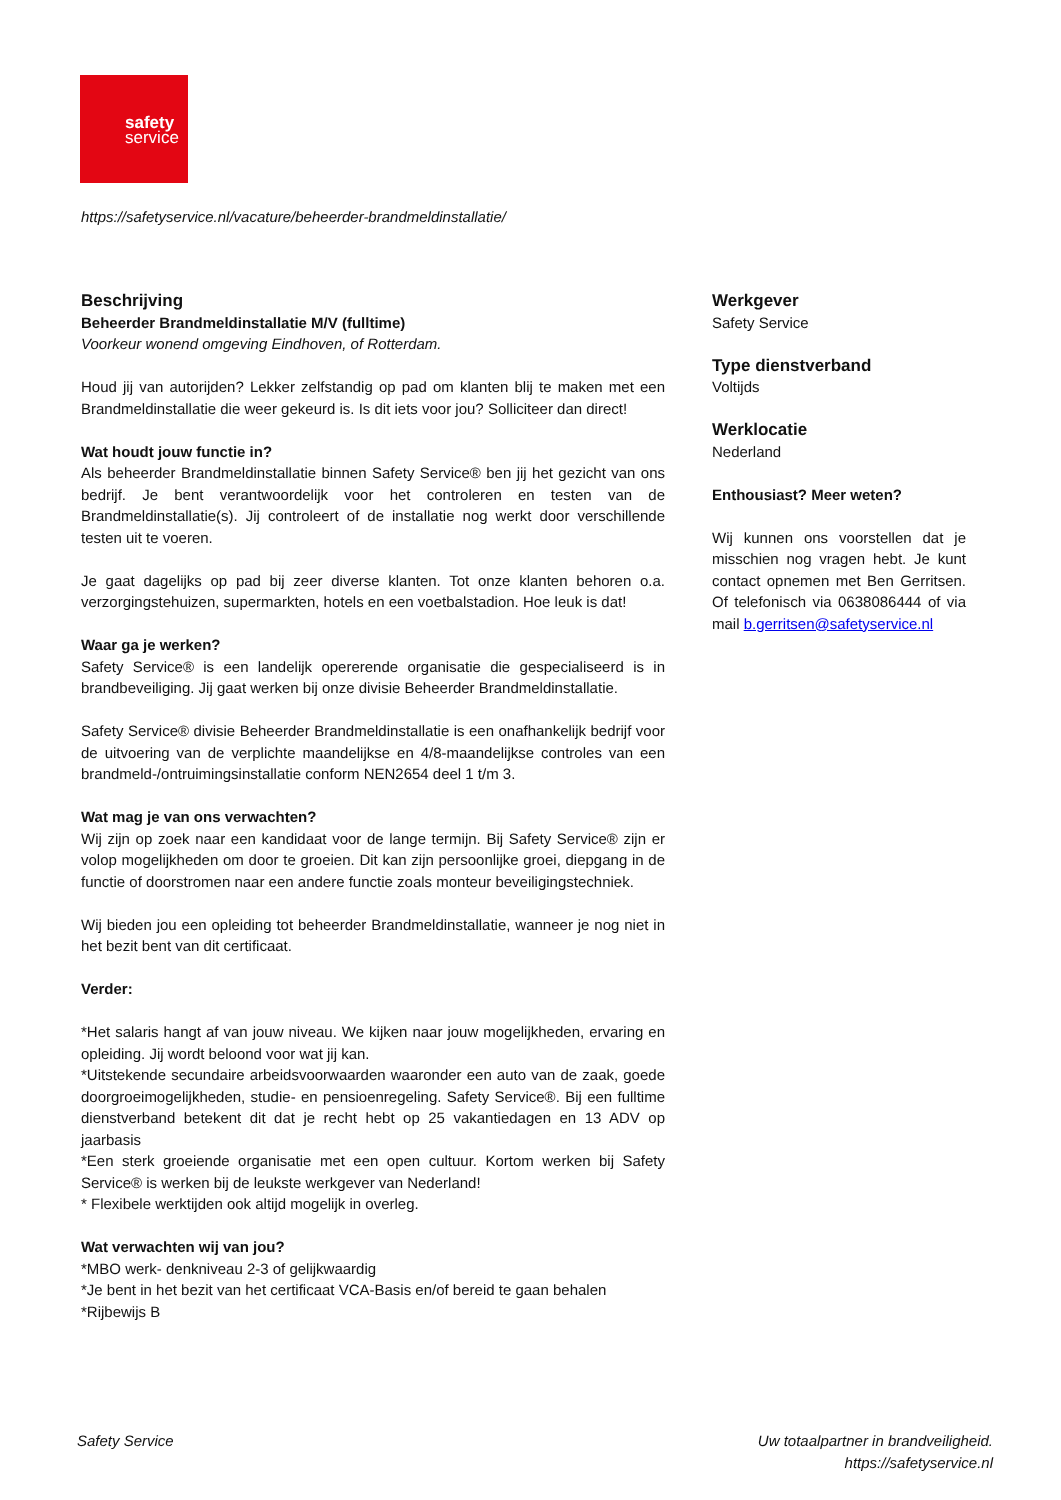safety
service
https://safetyservice.nl/vacature/beheerder-brandmeldinstallatie/
Beschrijving
Beheerder Brandmeldinstallatie M/V (fulltime)
Voorkeur wonend omgeving Eindhoven, of Rotterdam.
Houd jij van autorijden? Lekker zelfstandig op pad om klanten blij te maken met een Brandmeldinstallatie die weer gekeurd is. Is dit iets voor jou? Solliciteer dan direct!
Wat houdt jouw functie in?
Als beheerder Brandmeldinstallatie binnen Safety Service® ben jij het gezicht van ons bedrijf. Je bent verantwoordelijk voor het controleren en testen van de Brandmeldinstallatie(s). Jij controleert of de installatie nog werkt door verschillende testen uit te voeren.
Je gaat dagelijks op pad bij zeer diverse klanten. Tot onze klanten behoren o.a. verzorgingstehuizen, supermarkten, hotels en een voetbalstadion. Hoe leuk is dat!
Waar ga je werken?
Safety Service® is een landelijk opererende organisatie die gespecialiseerd is in brandbeveiliging. Jij gaat werken bij onze divisie Beheerder Brandmeldinstallatie.
Safety Service® divisie Beheerder Brandmeldinstallatie is een onafhankelijk bedrijf voor de uitvoering van de verplichte maandelijkse en 4/8-maandelijkse controles van een brandmeld-/ontruimingsinstallatie conform NEN2654 deel 1 t/m 3.
Wat mag je van ons verwachten?
Wij zijn op zoek naar een kandidaat voor de lange termijn. Bij Safety Service® zijn er volop mogelijkheden om door te groeien. Dit kan zijn persoonlijke groei, diepgang in de functie of doorstromen naar een andere functie zoals monteur beveiligingstechniek.
Wij bieden jou een opleiding tot beheerder Brandmeldinstallatie, wanneer je nog niet in het bezit bent van dit certificaat.
Verder:
*Het salaris hangt af van jouw niveau. We kijken naar jouw mogelijkheden, ervaring en opleiding. Jij wordt beloond voor wat jij kan.
*Uitstekende secundaire arbeidsvoorwaarden waaronder een auto van de zaak, goede doorgroeimogelijkheden, studie- en pensioenregeling. Safety Service®. Bij een fulltime dienstverband betekent dit dat je recht hebt op 25 vakantiedagen en 13 ADV op jaarbasis
*Een sterk groeiende organisatie met een open cultuur. Kortom werken bij Safety Service® is werken bij de leukste werkgever van Nederland!
* Flexibele werktijden ook altijd mogelijk in overleg.
Wat verwachten wij van jou?
*MBO werk- denkniveau 2-3 of gelijkwaardig
*Je bent in het bezit van het certificaat VCA-Basis en/of bereid te gaan behalen
*Rijbewijs B
Werkgever
Safety Service
Type dienstverband
Voltijds
Werklocatie
Nederland
Enthousiast? Meer weten?
Wij kunnen ons voorstellen dat je misschien nog vragen hebt. Je kunt contact opnemen met Ben Gerritsen. Of telefonisch via 0638086444 of via mail b.gerritsen@safetyservice.nl
Safety Service Uw totaalpartner in brandveiligheid.
https://safetyservice.nl